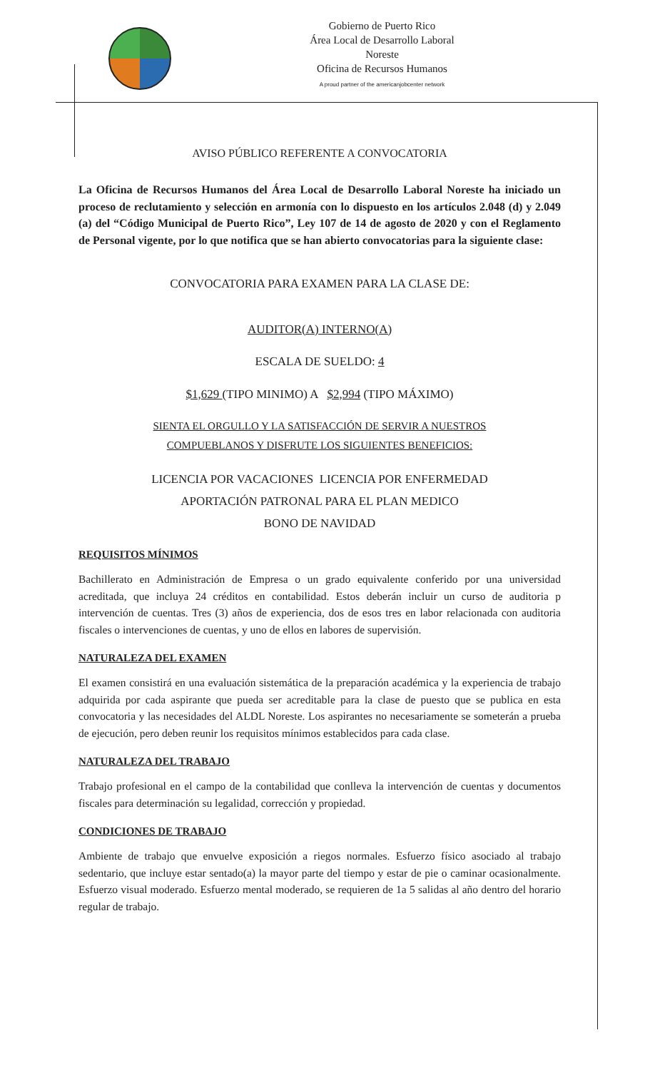Gobierno de Puerto Rico
Área Local de Desarrollo Laboral
Noreste
Oficina de Recursos Humanos
A proud partner of the americanjobcenter network
AVISO PÚBLICO REFERENTE A CONVOCATORIA
La Oficina de Recursos Humanos del Área Local de Desarrollo Laboral Noreste ha iniciado un proceso de reclutamiento y selección en armonía con lo dispuesto en los artículos 2.048 (d) y 2.049 (a) del “Código Municipal de Puerto Rico”, Ley 107 de 14 de agosto de 2020 y con el Reglamento de Personal vigente, por lo que notifica que se han abierto convocatorias para la siguiente clase:
CONVOCATORIA PARA EXAMEN PARA LA CLASE DE:
AUDITOR(A) INTERNO(A)
ESCALA DE SUELDO: 4
$1,629 (TIPO MINIMO) A $2,994 (TIPO MÁXIMO)
SIENTA EL ORGULLO Y LA SATISFACCIÓN DE SERVIR A NUESTROS
COMPUEBLANOS Y DISFRUTE LOS SIGUIENTES BENEFICIOS:
LICENCIA POR VACACIONES LICENCIA POR ENFERMEDAD
APORTACIÓN PATRONAL PARA EL PLAN MEDICO
BONO DE NAVIDAD
REQUISITOS MÍNIMOS
Bachillerato en Administración de Empresa o un grado equivalente conferido por una universidad acreditada, que incluya 24 créditos en contabilidad. Estos deberán incluir un curso de auditoria p intervención de cuentas. Tres (3) años de experiencia, dos de esos tres en labor relacionada con auditoria fiscales o intervenciones de cuentas, y uno de ellos en labores de supervisión.
NATURALEZA DEL EXAMEN
El examen consistirá en una evaluación sistemática de la preparación académica y la experiencia de trabajo adquirida por cada aspirante que pueda ser acreditable para la clase de puesto que se publica en esta convocatoria y las necesidades del ALDL Noreste. Los aspirantes no necesariamente se someterán a prueba de ejecución, pero deben reunir los requisitos mínimos establecidos para cada clase.
NATURALEZA DEL TRABAJO
Trabajo profesional en el campo de la contabilidad que conlleva la intervención de cuentas y documentos fiscales para determinación su legalidad, corrección y propiedad.
CONDICIONES DE TRABAJO
Ambiente de trabajo que envuelve exposición a riegos normales. Esfuerzo físico asociado al trabajo sedentario, que incluye estar sentado(a) la mayor parte del tiempo y estar de pie o caminar ocasionalmente. Esfuerzo visual moderado. Esfuerzo mental moderado, se requieren de 1a 5 salidas al año dentro del horario regular de trabajo.